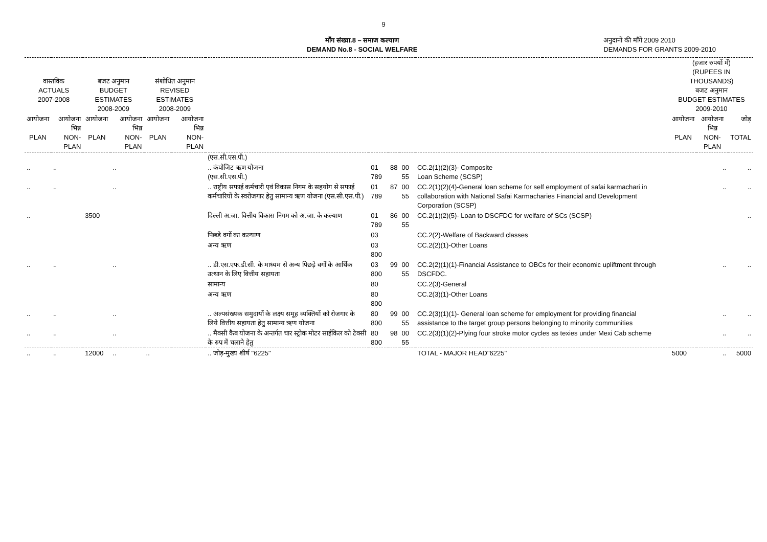9
माँग संख्या.8 – समाज कल्याण
DEMAND No.8 - SOCIAL WELFARE
अनुदानों की माँगें 2009 2010
DEMANDS FOR GRANTS 2009-2010
| वास्तविक ACTUALS 2007-2008 | | बजट अनुमान BUDGET ESTIMATES 2008-2009 | | संशोधित अनुमान REVISED ESTIMATES 2008-2009 | | | | | | | | (हजार रुपयों में) (RUPEES IN THOUSANDS) बजट अनुमान BUDGET ESTIMATES 2009-2010 | | |
| --- | --- | --- | --- | --- | --- | --- | --- | --- | --- | --- | --- | --- | --- | --- |
| आयोजना PLAN | आयोजना भिन्न NON-PLAN | आयोजना PLAN | आयोजना भिन्न NON-PLAN | आयोजना PLAN | आयोजना भिन्न NON-PLAN | | | | | | | आयोजना PLAN | आयोजना भिन्न NON-PLAN | जोड़ TOTAL |
| | | | | | | (एस.सी.एस.पी.) | | | | | | | | |
| .. | .. | | .. | | | .. कंपोजिट ऋण योजना (एस.सी.एस.पी.) | 01 789 | 88 | 00 55 | CC.2(1)(2)(3)- Composite Loan Scheme (SCSP) | | | .. | .. |
| .. | .. | | .. | | | .. राष्ट्रीय सफाई कर्मचारी एवं विकास निगम के सहयोग से सफाई कर्मचारियों के स्वरोजगार हेतु सामान्य ऋण योजना (एस.सी.एस.पी.) | 01 789 | 87 | 00 55 | CC.2(1)(2)(4)-General loan scheme for self employment of safai karmachari in collaboration with National Safai Karmacharies Financial and Development Corporation (SCSP) | | | .. | .. |
| .. | | 3500 | | | | दिल्ली अ.जा. वित्तीय विकास निगम को अ.जा. के कल्याण | 01 789 | 86 | 00 55 | CC.2(1)(2)(5)- Loan to DSCFDC for welfare of SCs (SCSP) | | | | .. |
| | | | | | | पिछड़े वर्गो का कल्याण | 03 | | | CC.2(2)-Welfare of Backward classes | | | | |
| | | | | | | अन्य ऋण | 03 800 | | | CC.2(2)(1)-Other Loans | | | | |
| .. | .. | | .. | | | .. डी.एस.एफ.डी.सी. के माध्यम से अन्य पिछड़े वर्गों के आर्थिक उत्थान के लिए वित्तीय सहायता | 03 800 | 99 | 00 55 | CC.2(2)(1)(1)-Financial Assistance to OBCs for their economic upliftment through DSCFDC. | | | .. | .. |
| | | | | | | सामान्य | 80 | | | CC.2(3)-General | | | | |
| | | | | | | अन्य ऋण | 80 800 | | | CC.2(3)(1)-Other Loans | | | | |
| .. | .. | | .. | | | .. अल्पसंख्यक समुदायों के लक्ष्य समूह व्यक्तियों को रोजगार के लिये वित्तीय सहायता हेतु सामान्य ऋण योजना | 80 800 | 99 | 00 55 | CC.2(3)(1)(1)- General loan scheme for employment for providing financial assistance to the target group persons belonging to minority communities | | | .. | .. |
| .. | .. | | .. | | | .. मैक्सी कैब योजना के अन्तर्गत चार स्ट्रोक मोटर साईकिल को टेक्सी के रुप में चलाने हेतु | 80 800 | 98 | 00 55 | CC.2(3)(1)(2)-Plying four stroke motor cycles as texies under Mexi Cab scheme | | | .. | .. |
| .. | .. | 12000 | .. | .. | | .. जोड़-मुख्य शीर्ष "6225" | | | | TOTAL - MAJOR HEAD"6225" | | 5000 | .. | 5000 |